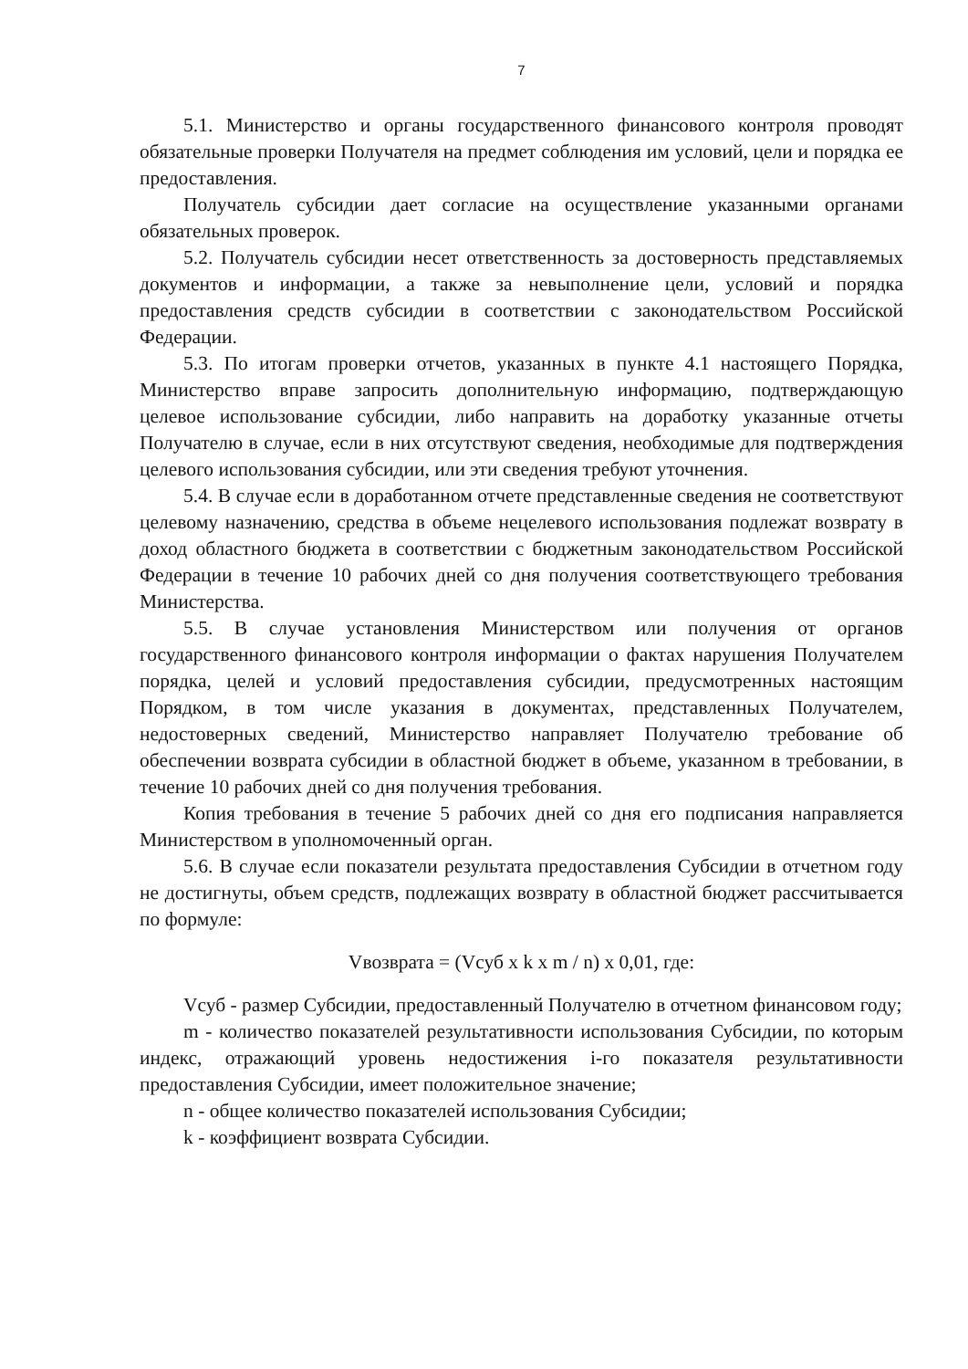7
5.1. Министерство и органы государственного финансового контроля проводят обязательные проверки Получателя на предмет соблюдения им условий, цели и порядка ее предоставления.
Получатель субсидии дает согласие на осуществление указанными органами обязательных проверок.
5.2. Получатель субсидии несет ответственность за достоверность представляемых документов и информации, а также за невыполнение цели, условий и порядка предоставления средств субсидии в соответствии с законодательством Российской Федерации.
5.3. По итогам проверки отчетов, указанных в пункте 4.1 настоящего Порядка, Министерство вправе запросить дополнительную информацию, подтверждающую целевое использование субсидии, либо направить на доработку указанные отчеты Получателю в случае, если в них отсутствуют сведения, необходимые для подтверждения целевого использования субсидии, или эти сведения требуют уточнения.
5.4. В случае если в доработанном отчете представленные сведения не соответствуют целевому назначению, средства в объеме нецелевого использования подлежат возврату в доход областного бюджета в соответствии с бюджетным законодательством Российской Федерации в течение 10 рабочих дней со дня получения соответствующего требования Министерства.
5.5. В случае установления Министерством или получения от органов государственного финансового контроля информации о фактах нарушения Получателем порядка, целей и условий предоставления субсидии, предусмотренных настоящим Порядком, в том числе указания в документах, представленных Получателем, недостоверных сведений, Министерство направляет Получателю требование об обеспечении возврата субсидии в областной бюджет в объеме, указанном в требовании, в течение 10 рабочих дней со дня получения требования.
Копия требования в течение 5 рабочих дней со дня его подписания направляется Министерством в уполномоченный орган.
5.6. В случае если показатели результата предоставления Субсидии в отчетном году не достигнуты, объем средств, подлежащих возврату в областной бюджет рассчитывается по формуле:
Vвозврата = (Vсуб x k x m / n) x 0,01, где:
Vсуб - размер Субсидии, предоставленный Получателю в отчетном финансовом году;
m - количество показателей результативности использования Субсидии, по которым индекс, отражающий уровень недостижения i-го показателя результативности предоставления Субсидии, имеет положительное значение;
n - общее количество показателей использования Субсидии;
k - коэффициент возврата Субсидии.